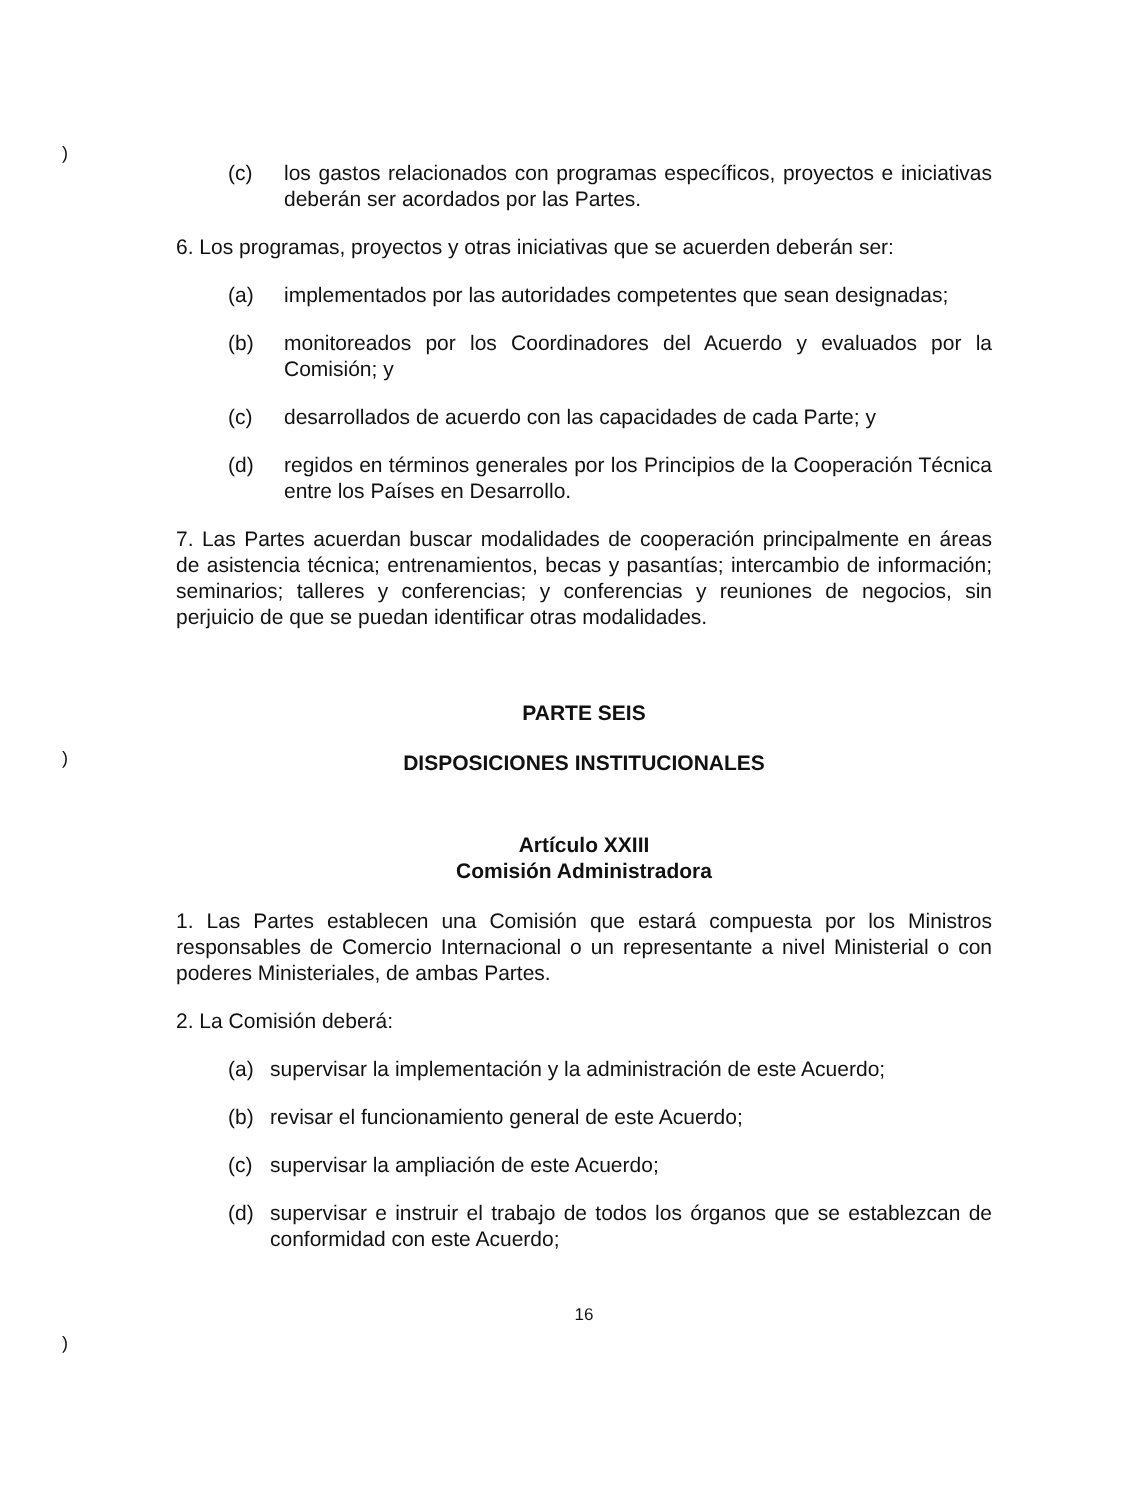)
)
)
(c) los gastos relacionados con programas específicos, proyectos e iniciativas deberán ser acordados por las Partes.
6. Los programas, proyectos y otras iniciativas que se acuerden deberán ser:
(a) implementados por las autoridades competentes que sean designadas;
(b) monitoreados por los Coordinadores del Acuerdo y evaluados por la Comisión; y
(c) desarrollados de acuerdo con las capacidades de cada Parte; y
(d) regidos en términos generales por los Principios de la Cooperación Técnica entre los Países en Desarrollo.
7. Las Partes acuerdan buscar modalidades de cooperación principalmente en áreas de asistencia técnica; entrenamientos, becas y pasantías; intercambio de información; seminarios; talleres y conferencias; y conferencias y reuniones de negocios, sin perjuicio de que se puedan identificar otras modalidades.
PARTE SEIS
DISPOSICIONES INSTITUCIONALES
Artículo XXIII
Comisión Administradora
1. Las Partes establecen una Comisión que estará compuesta por los Ministros responsables de Comercio Internacional o un representante a nivel Ministerial o con poderes Ministeriales, de ambas Partes.
2. La Comisión deberá:
(a) supervisar la implementación y la administración de este Acuerdo;
(b) revisar el funcionamiento general de este Acuerdo;
(c) supervisar la ampliación de este Acuerdo;
(d) supervisar e instruir el trabajo de todos los órganos que se establezcan de conformidad con este Acuerdo;
16